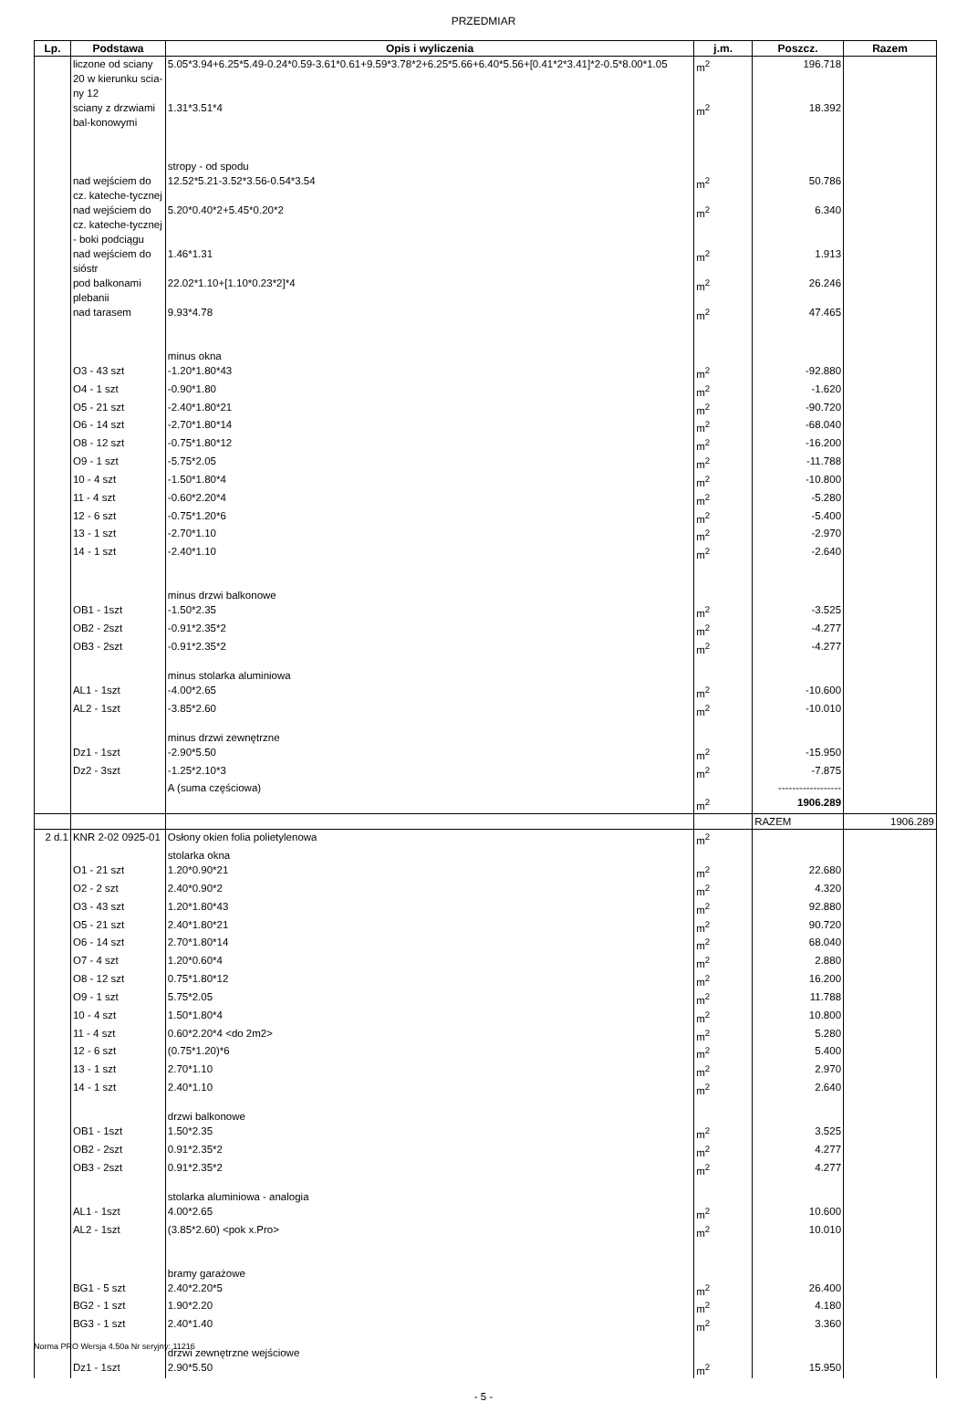PRZEDMIAR
| Lp. | Podstawa | Opis i wyliczenia | j.m. | Poszcz. | Razem |
| --- | --- | --- | --- | --- | --- |
| | liczone od sciany 20 w kierunku scia-ny 12 | 5.05*3.94+6.25*5.49-0.24*0.59-3.61*0.61+9.59*3.78*2+6.25*5.66+6.40*5.56+[0.41*2*3.41]*2-0.5*8.00*1.05 | m<sup>2</sup> | 196.718 | |
| | sciany z drzwiami bal-konowymi | 1.31*3.51*4 | m<sup>2</sup> | 18.392 | |
| | | stropy - od spodu | | | |
| | nad wejściem do cz. kateche-tycznej | 12.52*5.21-3.52*3.56-0.54*3.54 | m<sup>2</sup> | 50.786 | |
| | nad wejściem do cz. kateche-tycznej - boki podciągu | 5.20*0.40*2+5.45*0.20*2 | m<sup>2</sup> | 6.340 | |
| | nad wejściem do sióstr | 1.46*1.31 | m<sup>2</sup> | 1.913 | |
| | pod balkonami plebanii | 22.02*1.10+[1.10*0.23*2]*4 | m<sup>2</sup> | 26.246 | |
| | nad tarasem | 9.93*4.78 | m<sup>2</sup> | 47.465 | |
| | | minus okna | | | |
| | O3 - 43 szt | -1.20*1.80*43 | m<sup>2</sup> | -92.880 | |
| | O4 - 1 szt | -0.90*1.80 | m<sup>2</sup> | -1.620 | |
| | O5 - 21 szt | -2.40*1.80*21 | m<sup>2</sup> | -90.720 | |
| | O6 - 14 szt | -2.70*1.80*14 | m<sup>2</sup> | -68.040 | |
| | O8 - 12 szt | -0.75*1.80*12 | m<sup>2</sup> | -16.200 | |
| | O9 - 1 szt | -5.75*2.05 | m<sup>2</sup> | -11.788 | |
| | 10 - 4 szt | -1.50*1.80*4 | m<sup>2</sup> | -10.800 | |
| | 11 - 4 szt | -0.60*2.20*4 | m<sup>2</sup> | -5.280 | |
| | 12 - 6 szt | -0.75*1.20*6 | m<sup>2</sup> | -5.400 | |
| | 13 - 1 szt | -2.70*1.10 | m<sup>2</sup> | -2.970 | |
| | 14 - 1 szt | -2.40*1.10 | m<sup>2</sup> | -2.640 | |
| | | minus drzwi balkonowe | | | |
| | OB1 - 1szt | -1.50*2.35 | m<sup>2</sup> | -3.525 | |
| | OB2 - 2szt | -0.91*2.35*2 | m<sup>2</sup> | -4.277 | |
| | OB3 - 2szt | -0.91*2.35*2 | m<sup>2</sup> | -4.277 | |
| | | minus stolarka aluminiowa | | | |
| | AL1 - 1szt | -4.00*2.65 | m<sup>2</sup> | -10.600 | |
| | AL2 - 1szt | -3.85*2.60 | m<sup>2</sup> | -10.010 | |
| | | minus drzwi zewnętrzne | | | |
| | Dz1 - 1szt | -2.90*5.50 | m<sup>2</sup> | -15.950 | |
| | Dz2 - 3szt | -1.25*2.10*3 | m<sup>2</sup> | -7.875 | |
| | | A (suma częściowa) | | ------------------ | |
| | | | m<sup>2</sup> | 1906.289 | |
| | | | | RAZEM | 1906.289 |
| 2 d.1 | KNR 2-02 0925-01 | Osłony okien folia polietylenowa | m<sup>2</sup> | | |
| | | stolarka okna | | | |
| | O1 - 21 szt | 1.20*0.90*21 | m<sup>2</sup> | 22.680 | |
| | O2 - 2 szt | 2.40*0.90*2 | m<sup>2</sup> | 4.320 | |
| | O3 - 43 szt | 1.20*1.80*43 | m<sup>2</sup> | 92.880 | |
| | O5 - 21 szt | 2.40*1.80*21 | m<sup>2</sup> | 90.720 | |
| | O6 - 14 szt | 2.70*1.80*14 | m<sup>2</sup> | 68.040 | |
| | O7 - 4 szt | 1.20*0.60*4 | m<sup>2</sup> | 2.880 | |
| | O8 - 12 szt | 0.75*1.80*12 | m<sup>2</sup> | 16.200 | |
| | O9 - 1 szt | 5.75*2.05 | m<sup>2</sup> | 11.788 | |
| | 10 - 4 szt | 1.50*1.80*4 | m<sup>2</sup> | 10.800 | |
| | 11 - 4 szt | 0.60*2.20*4 <do 2m2> | m<sup>2</sup> | 5.280 | |
| | 12 - 6 szt | (0.75*1.20)*6 | m<sup>2</sup> | 5.400 | |
| | 13 - 1 szt | 2.70*1.10 | m<sup>2</sup> | 2.970 | |
| | 14 - 1 szt | 2.40*1.10 | m<sup>2</sup> | 2.640 | |
| | | drzwi balkonowe | | | |
| | OB1 - 1szt | 1.50*2.35 | m<sup>2</sup> | 3.525 | |
| | OB2 - 2szt | 0.91*2.35*2 | m<sup>2</sup> | 4.277 | |
| | OB3 - 2szt | 0.91*2.35*2 | m<sup>2</sup> | 4.277 | |
| | | stolarka aluminiowa - analogia | | | |
| | AL1 - 1szt | 4.00*2.65 | m<sup>2</sup> | 10.600 | |
| | AL2 - 1szt | (3.85*2.60) <pok x.Pro> | m<sup>2</sup> | 10.010 | |
| | | bramy garażowe | | | |
| | BG1 - 5 szt | 2.40*2.20*5 | m<sup>2</sup> | 26.400 | |
| | BG2 - 1 szt | 1.90*2.20 | m<sup>2</sup> | 4.180 | |
| | BG3 - 1 szt | 2.40*1.40 | m<sup>2</sup> | 3.360 | |
| | | drzwi zewnętrzne wejściowe | | | |
| | Dz1 - 1szt | 2.90*5.50 | m<sup>2</sup> | 15.950 | |
- 5 -
Norma PRO Wersja 4.50a Nr seryjny: 11216